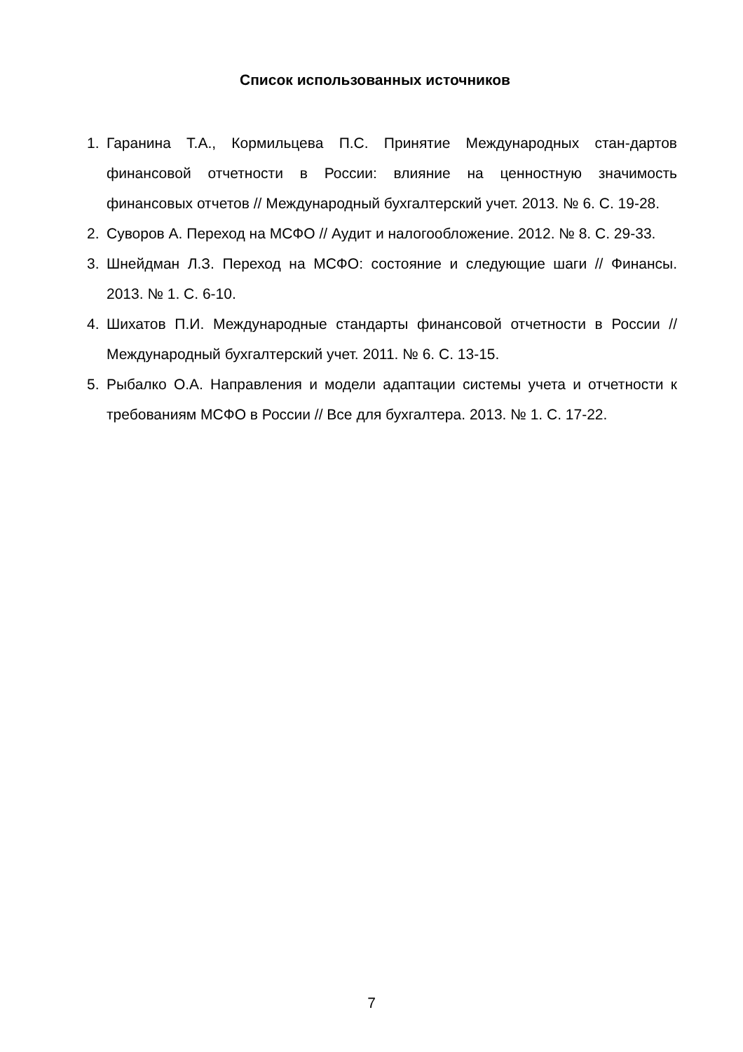Список использованных источников
1. Гаранина Т.А., Кормильцева П.С. Принятие Международных стан-дартов финансовой отчетности в России: влияние на ценностную значимость финансовых отчетов // Международный бухгалтерский учет. 2013. № 6. С. 19-28.
2. Суворов А. Переход на МСФО // Аудит и налогообложение. 2012. № 8. С. 29-33.
3. Шнейдман Л.З. Переход на МСФО: состояние и следующие шаги // Финансы. 2013. № 1. С. 6-10.
4. Шихатов П.И. Международные стандарты финансовой отчетности в России // Международный бухгалтерский учет. 2011. № 6. С. 13-15.
5. Рыбалко О.А. Направления и модели адаптации системы учета и отчетности к требованиям МСФО в России // Все для бухгалтера. 2013. № 1. С. 17-22.
7